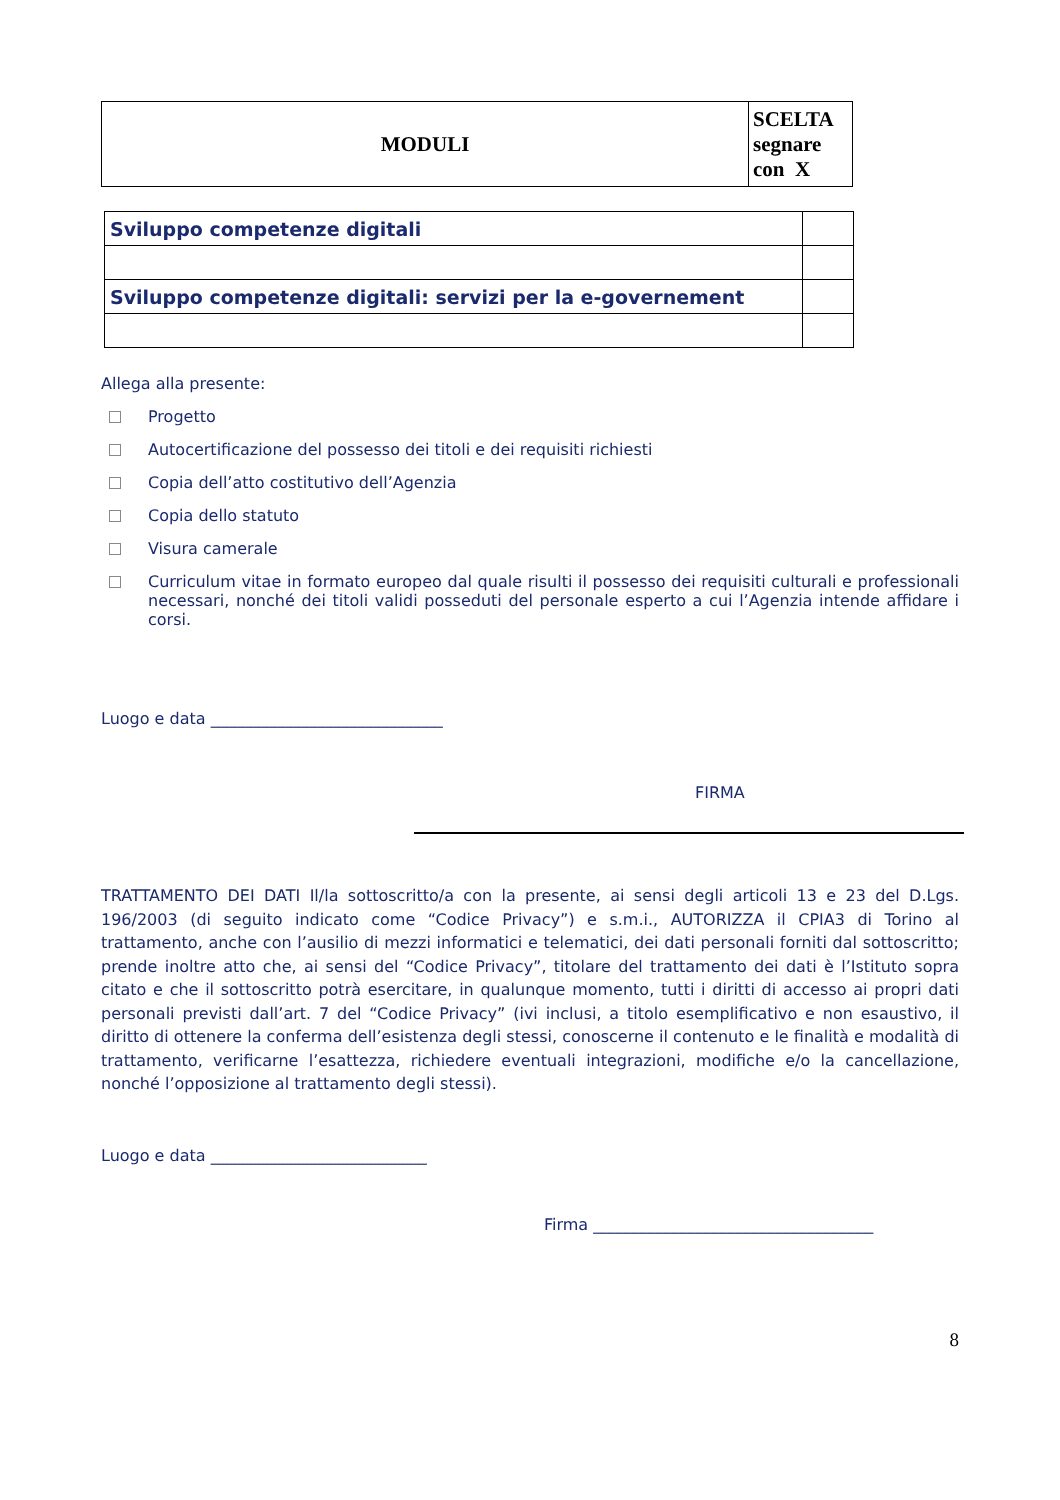| MODULI | SCELTA segnare con X |
| Sviluppo competenze digitali | |
| Sviluppo competenze digitali: servizi per la e-governement | |
Allega alla presente:
Progetto
Autocertificazione del possesso dei titoli e dei requisiti richiesti
Copia dell’atto costitutivo dell’Agenzia
Copia dello statuto
Visura camerale
Curriculum vitae in formato europeo dal quale risulti il possesso dei requisiti culturali e professionali necessari, nonché dei titoli validi posseduti del personale esperto a cui l’Agenzia intende affidare i corsi.
Luogo e data _____________________________
FIRMA
TRATTAMENTO DEI DATI Il/la sottoscritto/a con la presente, ai sensi degli articoli 13 e 23 del D.Lgs. 196/2003 (di seguito indicato come “Codice Privacy”) e s.m.i., AUTORIZZA il CPIA3 di Torino al trattamento, anche con l’ausilio di mezzi informatici e telematici, dei dati personali forniti dal sottoscritto; prende inoltre atto che, ai sensi del “Codice Privacy”, titolare del trattamento dei dati è l’Istituto sopra citato e che il sottoscritto potrà esercitare, in qualunque momento, tutti i diritti di accesso ai propri dati personali previsti dall’art. 7 del “Codice Privacy” (ivi inclusi, a titolo esemplificativo e non esaustivo, il diritto di ottenere la conferma dell’esistenza degli stessi, conoscerne il contenuto e le finalità e modalità di trattamento, verificarne l’esattezza, richiedere eventuali integrazioni, modifiche e/o la cancellazione, nonché l’opposizione al trattamento degli stessi).
Luogo e data ___________________________
Firma ___________________________________
8